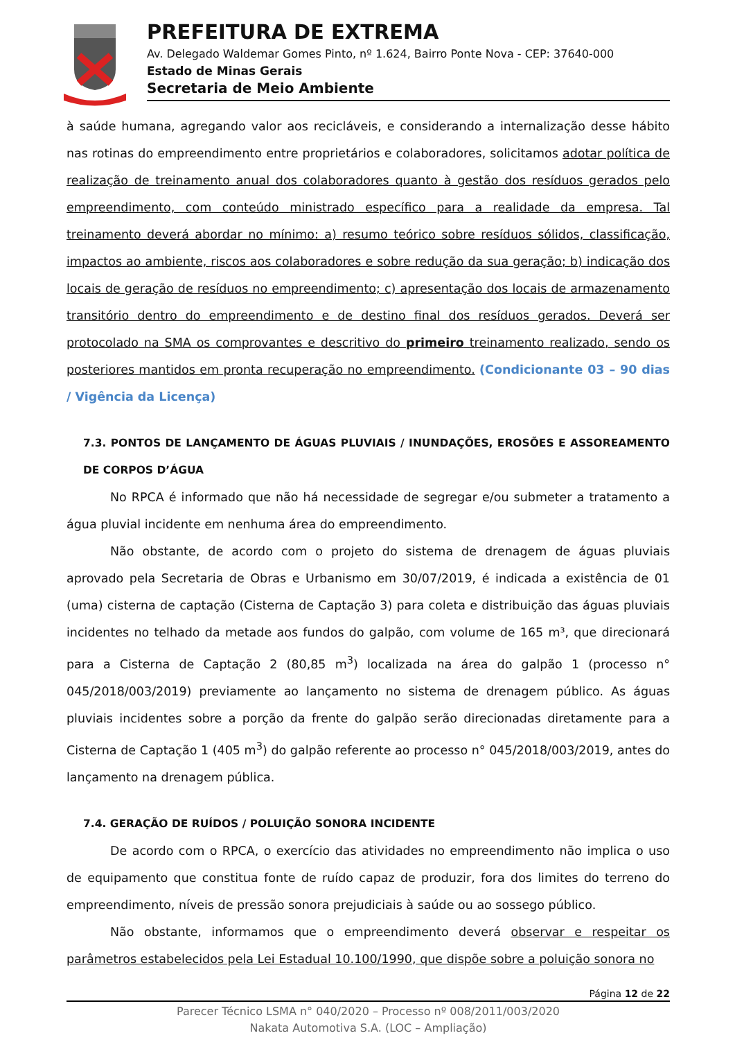PREFEITURA DE EXTREMA
Av. Delegado Waldemar Gomes Pinto, nº 1.624, Bairro Ponte Nova - CEP: 37640-000
Estado de Minas Gerais
Secretaria de Meio Ambiente
à saúde humana, agregando valor aos recicláveis, e considerando a internalização desse hábito nas rotinas do empreendimento entre proprietários e colaboradores, solicitamos adotar política de realização de treinamento anual dos colaboradores quanto à gestão dos resíduos gerados pelo empreendimento, com conteúdo ministrado específico para a realidade da empresa. Tal treinamento deverá abordar no mínimo: a) resumo teórico sobre resíduos sólidos, classificação, impactos ao ambiente, riscos aos colaboradores e sobre redução da sua geração; b) indicação dos locais de geração de resíduos no empreendimento; c) apresentação dos locais de armazenamento transitório dentro do empreendimento e de destino final dos resíduos gerados. Deverá ser protocolado na SMA os comprovantes e descritivo do primeiro treinamento realizado, sendo os posteriores mantidos em pronta recuperação no empreendimento. (Condicionante 03 – 90 dias / Vigência da Licença)
7.3. PONTOS DE LANÇAMENTO DE ÁGUAS PLUVIAIS / INUNDAÇÕES, EROSÕES E ASSOREAMENTO DE CORPOS D’ÁGUA
No RPCA é informado que não há necessidade de segregar e/ou submeter a tratamento a água pluvial incidente em nenhuma área do empreendimento.
Não obstante, de acordo com o projeto do sistema de drenagem de águas pluviais aprovado pela Secretaria de Obras e Urbanismo em 30/07/2019, é indicada a existência de 01 (uma) cisterna de captação (Cisterna de Captação 3) para coleta e distribuição das águas pluviais incidentes no telhado da metade aos fundos do galpão, com volume de 165 m³, que direcionará para a Cisterna de Captação 2 (80,85 m<sup>3</sup>) localizada na área do galpão 1 (processo n° 045/2018/003/2019) previamente ao lançamento no sistema de drenagem público. As águas pluviais incidentes sobre a porção da frente do galpão serão direcionadas diretamente para a Cisterna de Captação 1 (405 m<sup>3</sup>) do galpão referente ao processo n° 045/2018/003/2019, antes do lançamento na drenagem pública.
7.4. GERAÇÃO DE RUÍDOS / POLUIÇÃO SONORA INCIDENTE
De acordo com o RPCA, o exercício das atividades no empreendimento não implica o uso de equipamento que constitua fonte de ruído capaz de produzir, fora dos limites do terreno do empreendimento, níveis de pressão sonora prejudiciais à saúde ou ao sossego público.
Não obstante, informamos que o empreendimento deverá observar e respeitar os parâmetros estabelecidos pela Lei Estadual 10.100/1990, que dispõe sobre a poluição sonora no
Página 12 de 22
Parecer Técnico LSMA n° 040/2020 – Processo nº 008/2011/003/2020
Nakata Automotiva S.A. (LOC – Ampliação)